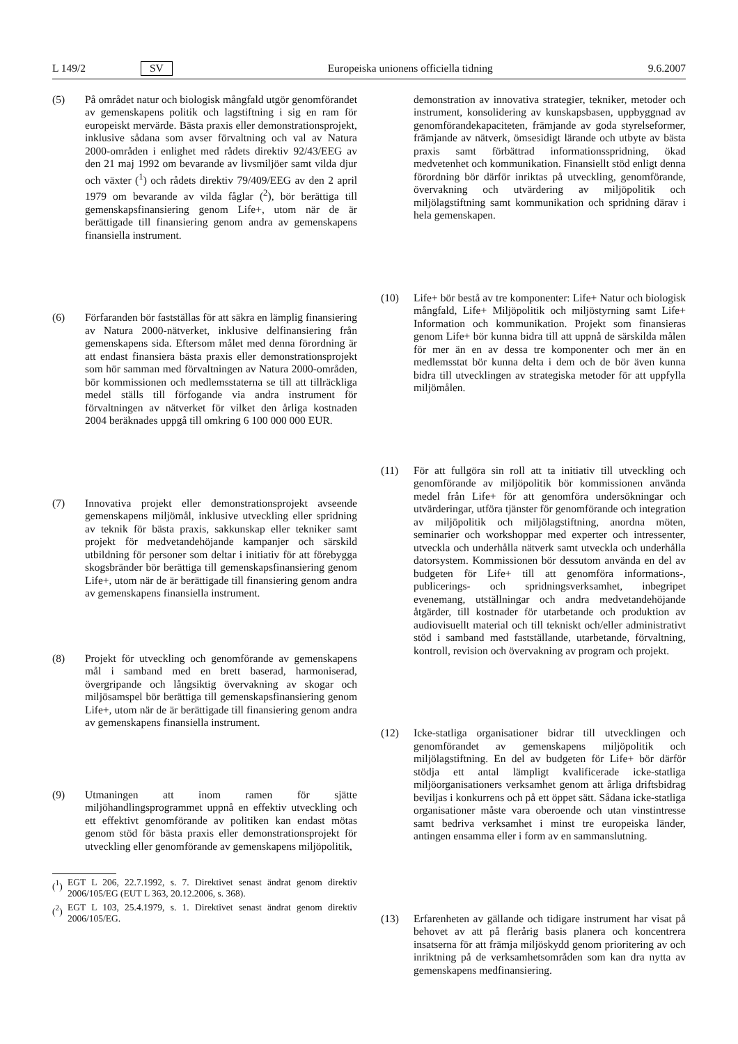L 149/2 SV Europeiska unionens officiella tidning 9.6.2007
(5) På området natur och biologisk mångfald utgör genomförandet av gemenskapens politik och lagstiftning i sig en ram för europeiskt mervärde. Bästa praxis eller demonstrationsprojekt, inklusive sådana som avser förvaltning och val av Natura 2000-områden i enlighet med rådets direktiv 92/43/EEG av den 21 maj 1992 om bevarande av livsmiljöer samt vilda djur och växter (<sup>1</sup>) och rådets direktiv 79/409/EEG av den 2 april 1979 om bevarande av vilda fåglar (<sup>2</sup>), bör berättiga till gemenskapsfinansiering genom Life+, utom när de är berättigade till finansiering genom andra av gemenskapens finansiella instrument.
(6) Förfaranden bör fastställas för att säkra en lämplig finansiering av Natura 2000-nätverket, inklusive delfinansiering från gemenskapens sida. Eftersom målet med denna förordning är att endast finansiera bästa praxis eller demonstrationsprojekt som hör samman med förvaltningen av Natura 2000-områden, bör kommissionen och medlemsstaterna se till att tillräckliga medel ställs till förfogande via andra instrument för förvaltningen av nätverket för vilket den årliga kostnaden 2004 beräknades uppgå till omkring 6 100 000 000 EUR.
(7) Innovativa projekt eller demonstrationsprojekt avseende gemenskapens miljömål, inklusive utveckling eller spridning av teknik för bästa praxis, sakkunskap eller tekniker samt projekt för medvetandehöjande kampanjer och särskild utbildning för personer som deltar i initiativ för att förebygga skogsbränder bör berättiga till gemenskapsfinansiering genom Life+, utom när de är berättigade till finansiering genom andra av gemenskapens finansiella instrument.
(8) Projekt för utveckling och genomförande av gemenskapens mål i samband med en brett baserad, harmoniserad, övergripande och långsiktig övervakning av skogar och miljösamspel bör berättiga till gemenskapsfinansiering genom Life+, utom när de är berättigade till finansiering genom andra av gemenskapens finansiella instrument.
(9) Utmaningen att inom ramen för sjätte miljöhandlingsprogrammet uppnå en effektiv utveckling och ett effektivt genomförande av politiken kan endast mötas genom stöd för bästa praxis eller demonstrationsprojekt för utveckling eller genomförande av gemenskapens miljöpolitik,
(<sup>1</sup>) EGT L 206, 22.7.1992, s. 7. Direktivet senast ändrat genom direktiv 2006/105/EG (EUT L 363, 20.12.2006, s. 368).
(<sup>2</sup>) EGT L 103, 25.4.1979, s. 1. Direktivet senast ändrat genom direktiv 2006/105/EG.
demonstration av innovativa strategier, tekniker, metoder och instrument, konsolidering av kunskapsbasen, uppbyggnad av genomförandekapaciteten, främjande av goda styrelseformer, främjande av nätverk, ömsesidigt lärande och utbyte av bästa praxis samt förbättrad informationsspridning, ökad medvetenhet och kommunikation. Finansiellt stöd enligt denna förordning bör därför inriktas på utveckling, genomförande, övervakning och utvärdering av miljöpolitik och miljölagstiftning samt kommunikation och spridning därav i hela gemenskapen.
(10) Life+ bör bestå av tre komponenter: Life+ Natur och biologisk mångfald, Life+ Miljöpolitik och miljöstyrning samt Life+ Information och kommunikation. Projekt som finansieras genom Life+ bör kunna bidra till att uppnå de särskilda målen för mer än en av dessa tre komponenter och mer än en medlemsstat bör kunna delta i dem och de bör även kunna bidra till utvecklingen av strategiska metoder för att uppfylla miljömålen.
(11) För att fullgöra sin roll att ta initiativ till utveckling och genomförande av miljöpolitik bör kommissionen använda medel från Life+ för att genomföra undersökningar och utvärderingar, utföra tjänster för genomförande och integration av miljöpolitik och miljölagstiftning, anordna möten, seminarier och workshoppar med experter och intressenter, utveckla och underhålla nätverk samt utveckla och underhålla datorsystem. Kommissionen bör dessutom använda en del av budgeten för Life+ till att genomföra informations-, publicerings- och spridningsverksamhet, inbegripet evenemang, utställningar och andra medvetandehöjande åtgärder, till kostnader för utarbetande och produktion av audiovisuellt material och till tekniskt och/eller administrativt stöd i samband med fastställande, utarbetande, förvaltning, kontroll, revision och övervakning av program och projekt.
(12) Icke-statliga organisationer bidrar till utvecklingen och genomförandet av gemenskapens miljöpolitik och miljölagstiftning. En del av budgeten för Life+ bör därför stödja ett antal lämpligt kvalificerade icke-statliga miljöorganisationers verksamhet genom att årliga driftsbidrag beviljas i konkurrens och på ett öppet sätt. Sådana icke-statliga organisationer måste vara oberoende och utan vinstintresse samt bedriva verksamhet i minst tre europeiska länder, antingen ensamma eller i form av en sammanslutning.
(13) Erfarenheten av gällande och tidigare instrument har visat på behovet av att på flerårig basis planera och koncentrera insatserna för att främja miljöskydd genom prioritering av och inriktning på de verksamhetsområden som kan dra nytta av gemenskapens medfinansiering.